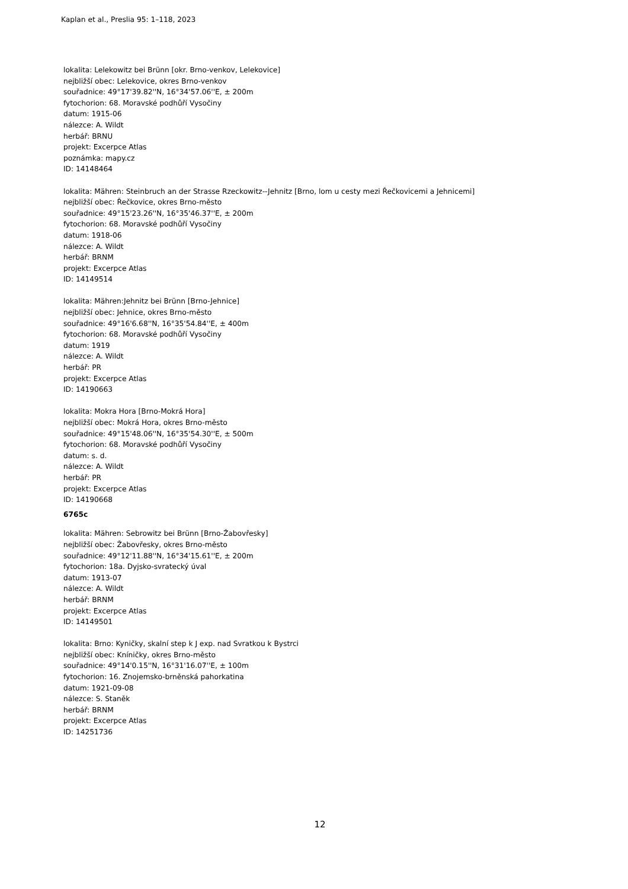Kaplan et al., Preslia 95: 1–118, 2023
lokalita: Lelekowitz bei Brünn [okr. Brno-venkov, Lelekovice]
nejbližší obec: Lelekovice, okres Brno-venkov
souřadnice: 49°17'39.82''N, 16°34'57.06''E, ± 200m
fytochorion: 68. Moravské podhůří Vysočiny
datum: 1915-06
nálezce: A. Wildt
herbář: BRNU
projekt: Excerpce Atlas
poznámka: mapy.cz
ID: 14148464
lokalita: Mähren: Steinbruch an der Strasse Rzeckowitz--Jehnitz [Brno, lom u cesty mezi Řečkovicemi a Jehnicemi]
nejbližší obec: Řečkovice, okres Brno-město
souřadnice: 49°15'23.26''N, 16°35'46.37''E, ± 200m
fytochorion: 68. Moravské podhůří Vysočiny
datum: 1918-06
nálezce: A. Wildt
herbář: BRNM
projekt: Excerpce Atlas
ID: 14149514
lokalita: Mähren:Jehnitz bei Brünn [Brno-Jehnice]
nejbližší obec: Jehnice, okres Brno-město
souřadnice: 49°16'6.68''N, 16°35'54.84''E, ± 400m
fytochorion: 68. Moravské podhůří Vysočiny
datum: 1919
nálezce: A. Wildt
herbář: PR
projekt: Excerpce Atlas
ID: 14190663
lokalita: Mokra Hora [Brno-Mokrá Hora]
nejbližší obec: Mokrá Hora, okres Brno-město
souřadnice: 49°15'48.06''N, 16°35'54.30''E, ± 500m
fytochorion: 68. Moravské podhůří Vysočiny
datum: s. d.
nálezce: A. Wildt
herbář: PR
projekt: Excerpce Atlas
ID: 14190668
6765c
lokalita: Mähren: Sebrowitz bei Brünn [Brno-Žabovřesky]
nejbližší obec: Žabovřesky, okres Brno-město
souřadnice: 49°12'11.88''N, 16°34'15.61''E, ± 200m
fytochorion: 18a. Dyjsko-svratecký úval
datum: 1913-07
nálezce: A. Wildt
herbář: BRNM
projekt: Excerpce Atlas
ID: 14149501
lokalita: Brno: Kyničky, skalní step k J exp. nad Svratkou k Bystrci
nejbližší obec: Kníničky, okres Brno-město
souřadnice: 49°14'0.15''N, 16°31'16.07''E, ± 100m
fytochorion: 16. Znojemsko-brněnská pahorkatina
datum: 1921-09-08
nálezce: S. Staněk
herbář: BRNM
projekt: Excerpce Atlas
ID: 14251736
12